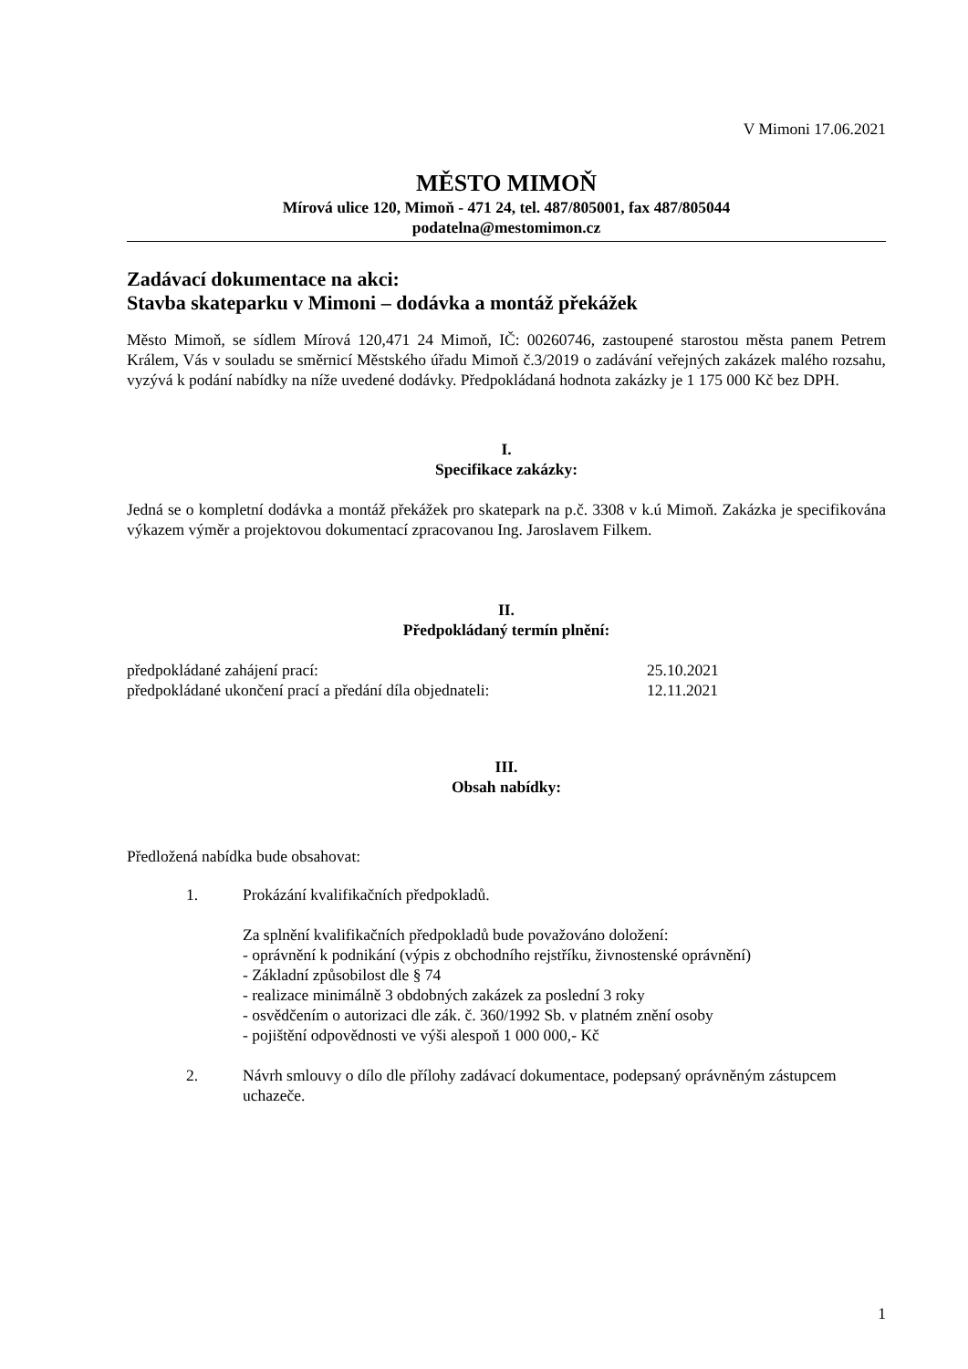V Mimoni 17.06.2021
MĚSTO MIMOŇ
Mírová ulice 120, Mimoň - 471 24, tel. 487/805001, fax 487/805044
podatelna@mestomimon.cz
Zadávací dokumentace na akci:
Stavba skateparku v Mimoni – dodávka a montáž překážek
Město Mimoň, se sídlem Mírová 120,471 24 Mimoň, IČ: 00260746, zastoupené starostou města panem Petrem Králem, Vás v souladu se směrnicí Městského úřadu Mimoň č.3/2019 o zadávání veřejných zakázek malého rozsahu, vyzývá k podání nabídky na níže uvedené dodávky. Předpokládaná hodnota zakázky je 1 175 000 Kč bez DPH.
I.
Specifikace zakázky:
Jedná se o kompletní dodávka a montáž překážek pro skatepark na p.č. 3308 v k.ú Mimoň. Zakázka je specifikována výkazem výměr a projektovou dokumentací zpracovanou Ing. Jaroslavem Filkem.
II.
Předpokládaný termín plnění:
| předpokládané zahájení prací: | 25.10.2021 |
| předpokládané ukončení prací a předání díla objednateli: | 12.11.2021 |
III.
Obsah nabídky:
Předložená nabídka bude obsahovat:
| 1. | Prokázání kvalifikačních předpokladů. Za splnění kvalifikačních předpokladů bude považováno doložení: - oprávnění k podnikání (výpis z obchodního rejstříku, živnostenské oprávnění) - Základní způsobilost dle § 74 - realizace minimálně 3 obdobných zakázek za poslední 3 roky - osvědčením o autorizaci dle zák. č. 360/1992 Sb. v platném znění osoby - pojištění odpovědnosti ve výši alespoň 1 000 000,- Kč |
| 2. | Návrh smlouvy o dílo dle přílohy zadávací dokumentace, podepsaný oprávněným zástupcem uchazeče. |
1